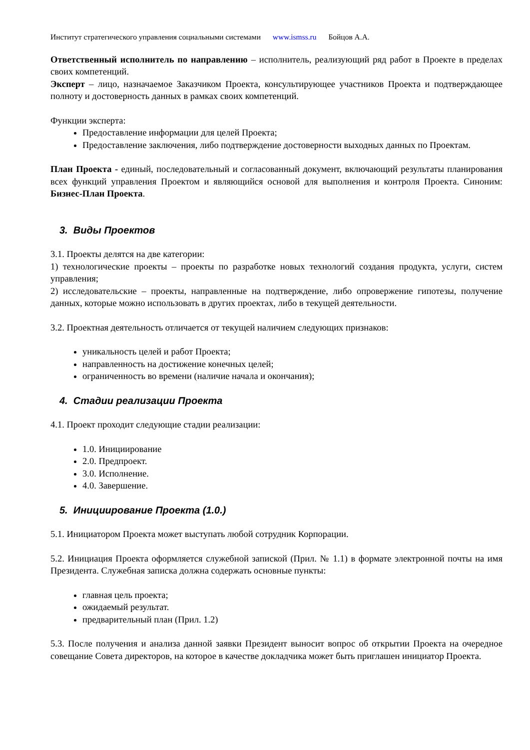Институт стратегического управления социальными системами www.ismss.ru Бойцов А.А.
Ответственный исполнитель по направлению – исполнитель, реализующий ряд работ в Проекте в пределах своих компетенций.
Эксперт – лицо, назначаемое Заказчиком Проекта, консультирующее участников Проекта и подтверждающее полноту и достоверность данных в рамках своих компетенций.
Функции эксперта:
Предоставление информации для целей Проекта;
Предоставление заключения, либо подтверждение достоверности выходных данных по Проектам.
План Проекта - единый, последовательный и согласованный документ, включающий результаты планирования всех функций управления Проектом и являющийся основой для выполнения и контроля Проекта. Синоним: Бизнес-План Проекта.
3. Виды Проектов
3.1. Проекты делятся на две категории:
1) технологические проекты – проекты по разработке новых технологий создания продукта, услуги, систем управления;
2) исследовательские – проекты, направленные на подтверждение, либо опровержение гипотезы, получение данных, которые можно использовать в других проектах, либо в текущей деятельности.
3.2. Проектная деятельность отличается от текущей наличием следующих признаков:
уникальность целей и работ Проекта;
направленность на достижение конечных целей;
ограниченность во времени (наличие начала и окончания);
4. Стадии реализации Проекта
4.1. Проект проходит следующие стадии реализации:
1.0. Инициирование
2.0. Предпроект.
3.0. Исполнение.
4.0. Завершение.
5. Инициирование Проекта (1.0.)
5.1. Инициатором Проекта может выступать любой сотрудник Корпорации.
5.2. Инициация Проекта оформляется служебной запиской (Прил. № 1.1) в формате электронной почты на имя Президента. Служебная записка должна содержать основные пункты:
главная цель проекта;
ожидаемый результат.
предварительный план (Прил. 1.2)
5.3. После получения и анализа данной заявки Президент выносит вопрос об открытии Проекта на очередное совещание Совета директоров, на которое в качестве докладчика может быть приглашен инициатор Проекта.